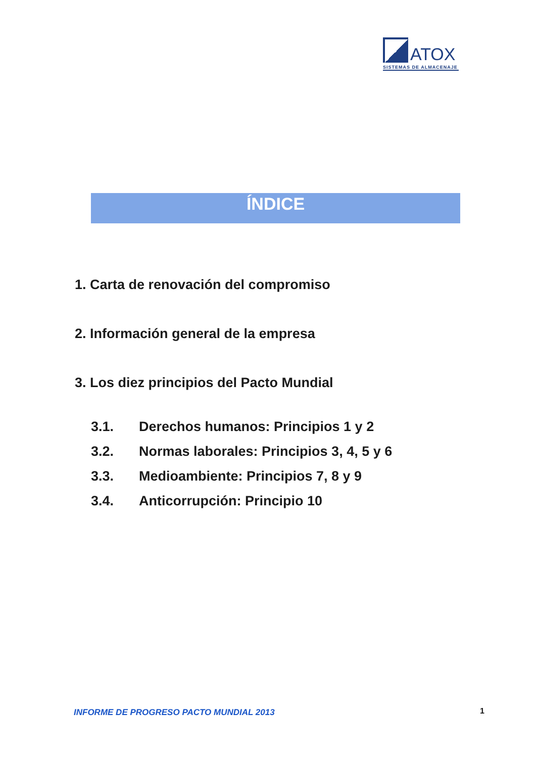ATOX
SISTEMAS DE ALMACENAJE
ÍNDICE
1. Carta de renovación del compromiso
2. Información general de la empresa
3. Los diez principios del Pacto Mundial
3.1. Derechos humanos: Principios 1 y 2
3.2. Normas laborales: Principios 3, 4, 5 y 6
3.3. Medioambiente: Principios 7, 8 y 9
3.4. Anticorrupción: Principio 10
INFORME DE PROGRESO PACTO MUNDIAL 2013
1